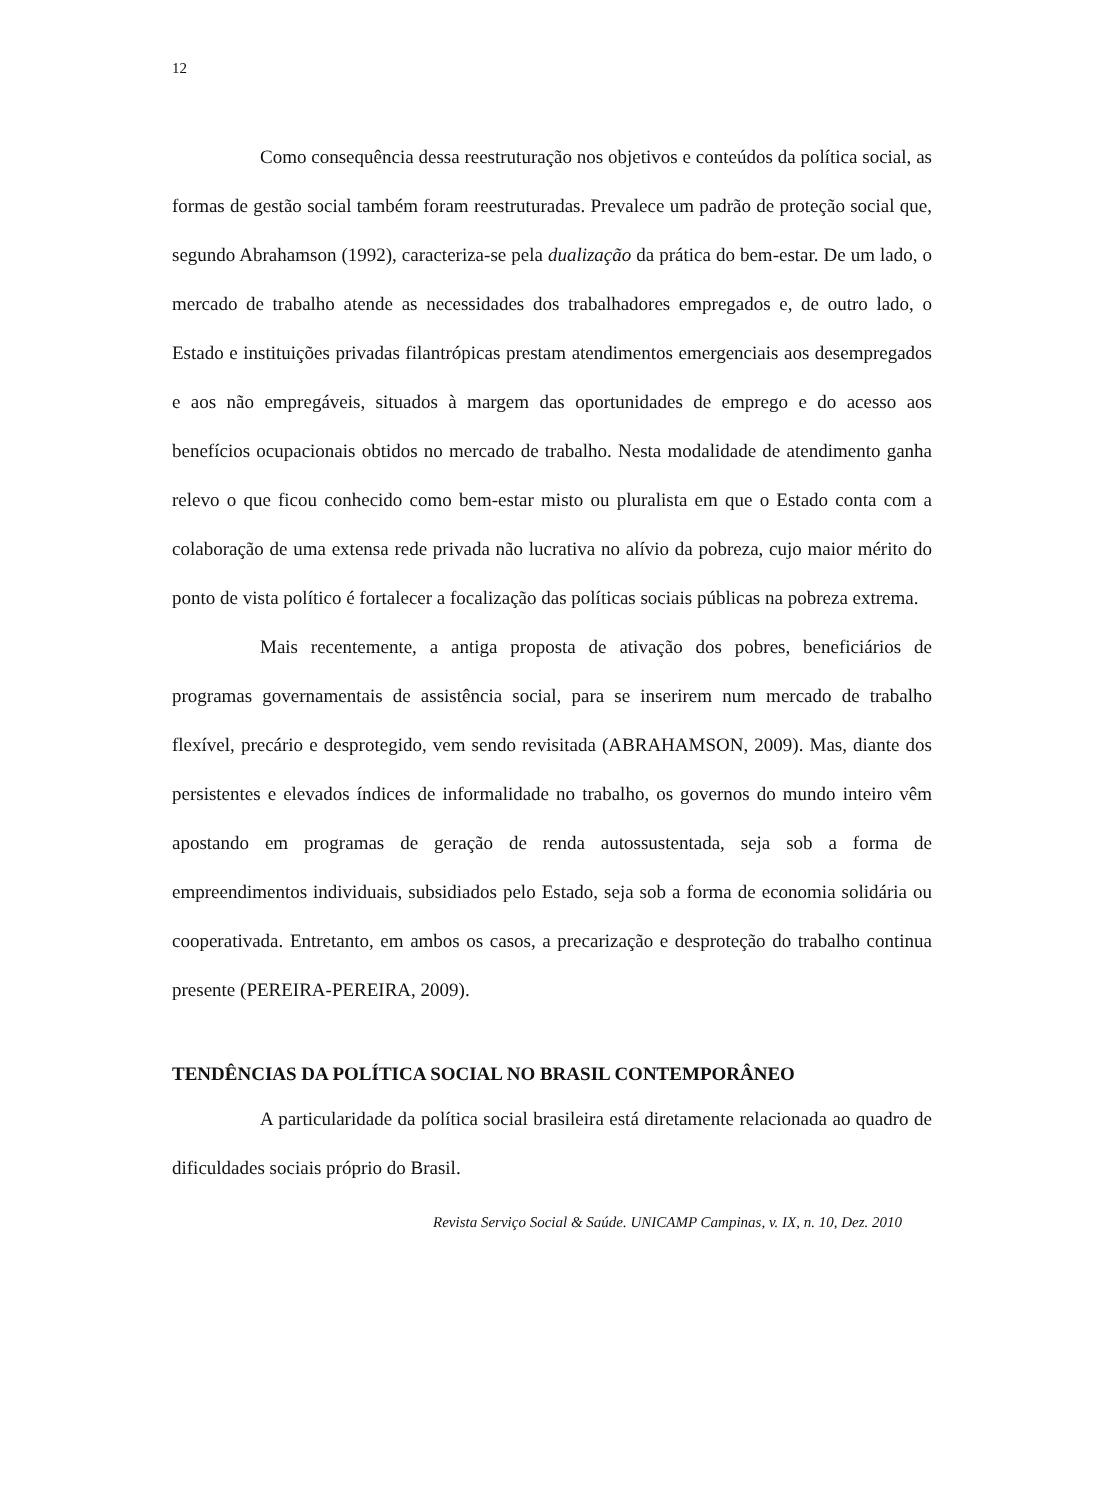12
Como consequência dessa reestruturação nos objetivos e conteúdos da política social, as formas de gestão social também foram reestruturadas. Prevalece um padrão de proteção social que, segundo Abrahamson (1992), caracteriza-se pela dualização da prática do bem-estar. De um lado, o mercado de trabalho atende as necessidades dos trabalhadores empregados e, de outro lado, o Estado e instituições privadas filantrópicas prestam atendimentos emergenciais aos desempregados e aos não empregáveis, situados à margem das oportunidades de emprego e do acesso aos benefícios ocupacionais obtidos no mercado de trabalho. Nesta modalidade de atendimento ganha relevo o que ficou conhecido como bem-estar misto ou pluralista em que o Estado conta com a colaboração de uma extensa rede privada não lucrativa no alívio da pobreza, cujo maior mérito do ponto de vista político é fortalecer a focalização das políticas sociais públicas na pobreza extrema.
Mais recentemente, a antiga proposta de ativação dos pobres, beneficiários de programas governamentais de assistência social, para se inserirem num mercado de trabalho flexível, precário e desprotegido, vem sendo revisitada (ABRAHAMSON, 2009). Mas, diante dos persistentes e elevados índices de informalidade no trabalho, os governos do mundo inteiro vêm apostando em programas de geração de renda autossustentada, seja sob a forma de empreendimentos individuais, subsidiados pelo Estado, seja sob a forma de economia solidária ou cooperativada. Entretanto, em ambos os casos, a precarização e desproteção do trabalho continua presente (PEREIRA-PEREIRA, 2009).
TENDÊNCIAS DA POLÍTICA SOCIAL NO BRASIL CONTEMPORÂNEO
A particularidade da política social brasileira está diretamente relacionada ao quadro de dificuldades sociais próprio do Brasil.
Revista Serviço Social & Saúde. UNICAMP Campinas, v. IX, n. 10, Dez. 2010